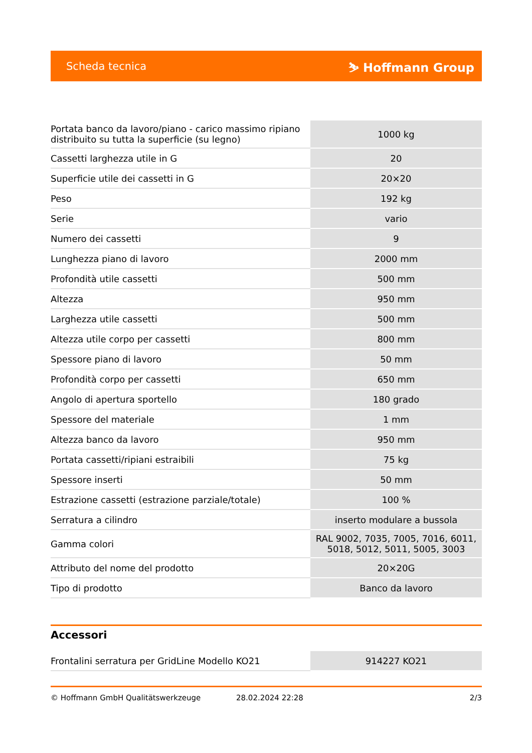Scheda tecnica ⛷ Hoffmann Group
| Portata banco da lavoro/piano - carico massimo ripiano distribuito su tutta la superficie (su legno) | 1000 kg |
| Cassetti larghezza utile in G | 20 |
| Superficie utile dei cassetti in G | 20×20 |
| Peso | 192 kg |
| Serie | vario |
| Numero dei cassetti | 9 |
| Lunghezza piano di lavoro | 2000 mm |
| Profondità utile cassetti | 500 mm |
| Altezza | 950 mm |
| Larghezza utile cassetti | 500 mm |
| Altezza utile corpo per cassetti | 800 mm |
| Spessore piano di lavoro | 50 mm |
| Profondità corpo per cassetti | 650 mm |
| Angolo di apertura sportello | 180 grado |
| Spessore del materiale | 1 mm |
| Altezza banco da lavoro | 950 mm |
| Portata cassetti/ripiani estraibili | 75 kg |
| Spessore inserti | 50 mm |
| Estrazione cassetti (estrazione parziale/totale) | 100 % |
| Serratura a cilindro | inserto modulare a bussola |
| Gamma colori | RAL 9002, 7035, 7005, 7016, 6011, 5018, 5012, 5011, 5005, 3003 |
| Attributo del nome del prodotto | 20×20G |
| Tipo di prodotto | Banco da lavoro |
Accessori
| Frontalini serratura per GridLine Modello KO21 | 914227 KO21 |
© Hoffmann GmbH Qualitätswerkzeuge 28.02.2024 22:28 2/3